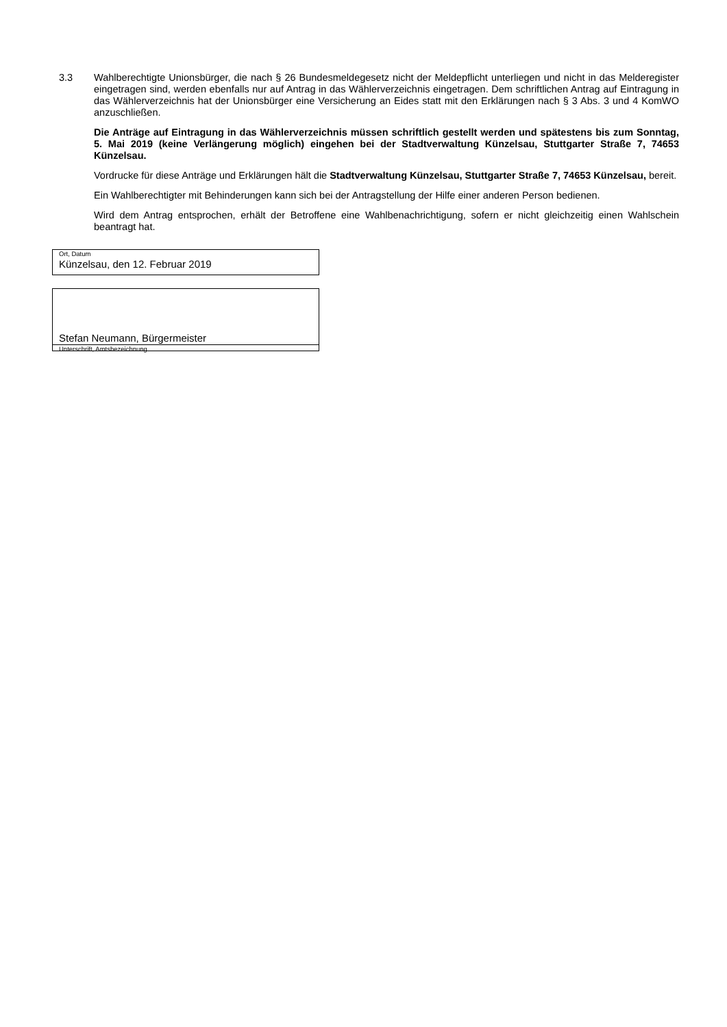3.3 Wahlberechtigte Unionsbürger, die nach § 26 Bundesmeldegesetz nicht der Meldepflicht unterliegen und nicht in das Melderegister eingetragen sind, werden ebenfalls nur auf Antrag in das Wählerverzeichnis eingetragen. Dem schriftlichen Antrag auf Eintragung in das Wählerverzeichnis hat der Unionsbürger eine Versicherung an Eides statt mit den Erklärungen nach § 3 Abs. 3 und 4 KomWO anzuschließen.
Die Anträge auf Eintragung in das Wählerverzeichnis müssen schriftlich gestellt werden und spätestens bis zum Sonntag, 5. Mai 2019 (keine Verlängerung möglich) eingehen bei der Stadtverwaltung Künzelsau, Stuttgarter Straße 7, 74653 Künzelsau.
Vordrucke für diese Anträge und Erklärungen hält die Stadtverwaltung Künzelsau, Stuttgarter Straße 7, 74653 Künzelsau, bereit.
Ein Wahlberechtigter mit Behinderungen kann sich bei der Antragstellung der Hilfe einer anderen Person bedienen.
Wird dem Antrag entsprochen, erhält der Betroffene eine Wahlbenachrichtigung, sofern er nicht gleichzeitig einen Wahlschein beantragt hat.
Ort, Datum
Künzelsau, den 12. Februar 2019
Stefan Neumann, Bürgermeister
Unterschrift, Amtsbezeichnung